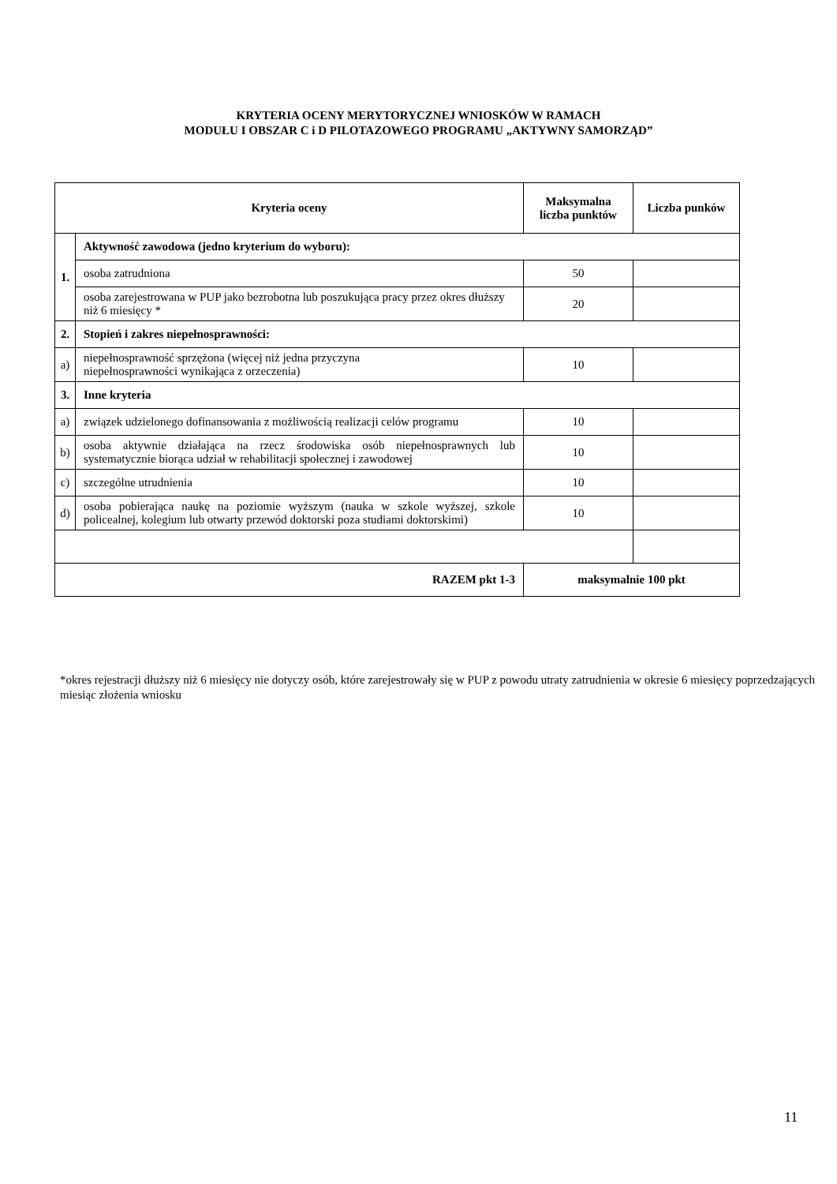KRYTERIA OCENY MERYTORYCZNEJ WNIOSKÓW W RAMACH
MODUŁU I OBSZAR C i D PILOTAZOWEGO PROGRAMU „AKTYWNY SAMORZĄD”
| Kryteria oceny | | Maksymalna liczba punktów | Liczba punków |
| --- | --- | --- | --- |
| 1. | Aktywność zawodowa (jedno kryterium do wyboru): | | |
| | osoba zatrudniona | 50 | |
| | osoba zarejestrowana w PUP jako bezrobotna lub poszukująca pracy przez okres dłuższy niż 6 miesięcy * | 20 | |
| 2. | Stopień i zakres niepełnosprawności: | | |
| a) | niepełnosprawność sprzężona (więcej niż jedna przyczyna niepełnosprawności wynikająca z orzeczenia) | 10 | |
| 3. | Inne kryteria | | |
| a) | związek udzielonego dofinansowania z możliwością realizacji celów programu | 10 | |
| b) | osoba aktywnie działająca na rzecz środowiska osób niepełnosprawnych lub systematycznie biorąca udział w rehabilitacji społecznej i zawodowej | 10 | |
| c) | szczególne utrudnienia | 10 | |
| d) | osoba pobierająca naukę na poziomie wyższym (nauka w szkole wyższej, szkole policealnej, kolegium lub otwarty przewód doktorski poza studiami doktorskimi) | 10 | |
| RAZEM pkt 1-3 | | maksymalnie 100 pkt | |
*okres rejestracji dłuższy niż 6 miesięcy nie dotyczy osób, które zarejestrowały się w PUP z powodu utraty zatrudnienia w okresie 6 miesięcy poprzedzających miesiąc złożenia wniosku
11